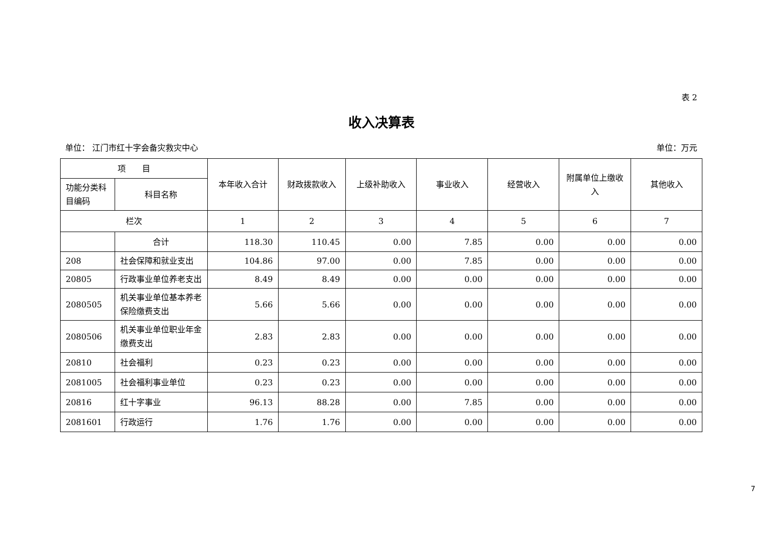表 2
收入决算表
单位： 江门市红十字会备灾救灾中心 单位：万元
| 项 目 | | 本年收入合计 | 财政拨款收入 | 上级补助收入 | 事业收入 | 经营收入 | 附属单位上缴收入 | 其他收入 |
| --- | --- | --- | --- | --- | --- | --- | --- | --- |
| 功能分类科目编码 | 科目名称 | | | | | | | |
| 栏次 | | 1 | 2 | 3 | 4 | 5 | 6 | 7 |
| | 合计 | 118.30 | 110.45 | 0.00 | 7.85 | 0.00 | 0.00 | 0.00 |
| 208 | 社会保障和就业支出 | 104.86 | 97.00 | 0.00 | 7.85 | 0.00 | 0.00 | 0.00 |
| 20805 | 行政事业单位养老支出 | 8.49 | 8.49 | 0.00 | 0.00 | 0.00 | 0.00 | 0.00 |
| 2080505 | 机关事业单位基本养老保险缴费支出 | 5.66 | 5.66 | 0.00 | 0.00 | 0.00 | 0.00 | 0.00 |
| 2080506 | 机关事业单位职业年金缴费支出 | 2.83 | 2.83 | 0.00 | 0.00 | 0.00 | 0.00 | 0.00 |
| 20810 | 社会福利 | 0.23 | 0.23 | 0.00 | 0.00 | 0.00 | 0.00 | 0.00 |
| 2081005 | 社会福利事业单位 | 0.23 | 0.23 | 0.00 | 0.00 | 0.00 | 0.00 | 0.00 |
| 20816 | 红十字事业 | 96.13 | 88.28 | 0.00 | 7.85 | 0.00 | 0.00 | 0.00 |
| 2081601 | 行政运行 | 1.76 | 1.76 | 0.00 | 0.00 | 0.00 | 0.00 | 0.00 |
7